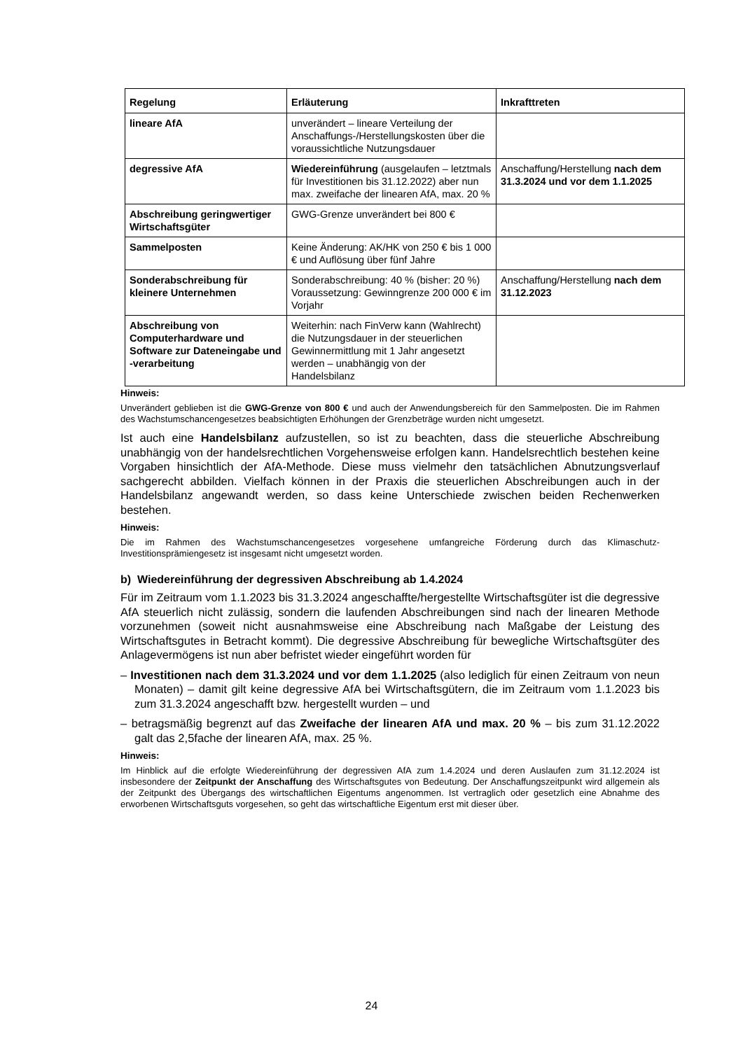| Regelung | Erläuterung | Inkrafttreten |
| --- | --- | --- |
| lineare AfA | unverändert – lineare Verteilung der Anschaffungs-/Herstellungskosten über die voraussichtliche Nutzungsdauer | |
| degressive AfA | Wiedereinführung (ausgelaufen – letztmals für Investitionen bis 31.12.2022) aber nun max. zweifache der linearen AfA, max. 20 % | Anschaffung/Herstellung nach dem 31.3.2024 und vor dem 1.1.2025 |
| Abschreibung geringwertiger Wirtschaftsgüter | GWG-Grenze unverändert bei 800 € | |
| Sammelposten | Keine Änderung: AK/HK von 250 € bis 1 000 € und Auflösung über fünf Jahre | |
| Sonderabschreibung für kleinere Unternehmen | Sonderabschreibung: 40 % (bisher: 20 %) Voraussetzung: Gewinngrenze 200 000 € im Vorjahr | Anschaffung/Herstellung nach dem 31.12.2023 |
| Abschreibung von Computerhardware und Software zur Dateneingabe und -verarbeitung | Weiterhin: nach FinVerw kann (Wahlrecht) die Nutzungsdauer in der steuerlichen Gewinnermittlung mit 1 Jahr angesetzt werden – unabhängig von der Handelsbilanz | |
Hinweis:
Unverändert geblieben ist die GWG-Grenze von 800 € und auch der Anwendungsbereich für den Sammelposten. Die im Rahmen des Wachstumschancengesetzes beabsichtigten Erhöhungen der Grenzbeträge wurden nicht umgesetzt.
Ist auch eine Handelsbilanz aufzustellen, so ist zu beachten, dass die steuerliche Abschreibung unabhängig von der handelsrechtlichen Vorgehensweise erfolgen kann. Handelsrechtlich bestehen keine Vorgaben hinsichtlich der AfA-Methode. Diese muss vielmehr den tatsächlichen Abnutzungsverlauf sachgerecht abbilden. Vielfach können in der Praxis die steuerlichen Abschreibungen auch in der Handelsbilanz angewandt werden, so dass keine Unterschiede zwischen beiden Rechenwerken bestehen.
Hinweis:
Die im Rahmen des Wachstumschancengesetzes vorgesehene umfangreiche Förderung durch das Klimaschutz-Investitionsprämiengesetz ist insgesamt nicht umgesetzt worden.
b) Wiedereinführung der degressiven Abschreibung ab 1.4.2024
Für im Zeitraum vom 1.1.2023 bis 31.3.2024 angeschaffte/hergestellte Wirtschaftsgüter ist die degressive AfA steuerlich nicht zulässig, sondern die laufenden Abschreibungen sind nach der linearen Methode vorzunehmen (soweit nicht ausnahmsweise eine Abschreibung nach Maßgabe der Leistung des Wirtschaftsgutes in Betracht kommt). Die degressive Abschreibung für bewegliche Wirtschaftsgüter des Anlagevermögens ist nun aber befristet wieder eingeführt worden für
– Investitionen nach dem 31.3.2024 und vor dem 1.1.2025 (also lediglich für einen Zeitraum von neun Monaten) – damit gilt keine degressive AfA bei Wirtschaftsgütern, die im Zeitraum vom 1.1.2023 bis zum 31.3.2024 angeschafft bzw. hergestellt wurden – und
– betragsmäßig begrenzt auf das Zweifache der linearen AfA und max. 20 % – bis zum 31.12.2022 galt das 2,5fache der linearen AfA, max. 25 %.
Hinweis:
Im Hinblick auf die erfolgte Wiedereinführung der degressiven AfA zum 1.4.2024 und deren Auslaufen zum 31.12.2024 ist insbesondere der Zeitpunkt der Anschaffung des Wirtschaftsgutes von Bedeutung. Der Anschaffungszeitpunkt wird allgemein als der Zeitpunkt des Übergangs des wirtschaftlichen Eigentums angenommen. Ist vertraglich oder gesetzlich eine Abnahme des erworbenen Wirtschaftsguts vorgesehen, so geht das wirtschaftliche Eigentum erst mit dieser über.
24